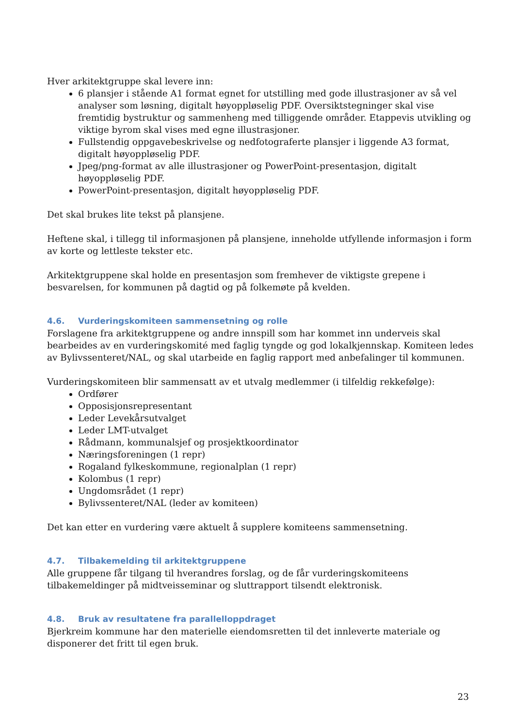Hver arkitektgruppe skal levere inn:
6 plansjer i stående A1 format egnet for utstilling med gode illustrasjoner av så vel analyser som løsning, digitalt høyoppløselig PDF. Oversiktstegninger skal vise fremtidig bystruktur og sammenheng med tilliggende områder. Etappevis utvikling og viktige byrom skal vises med egne illustrasjoner.
Fullstendig oppgavebeskrivelse og nedfotograferte plansjer i liggende A3 format, digitalt høyoppløselig PDF.
Jpeg/png-format av alle illustrasjoner og PowerPoint-presentasjon, digitalt høyoppløselig PDF.
PowerPoint-presentasjon, digitalt høyoppløselig PDF.
Det skal brukes lite tekst på plansjene.
Heftene skal, i tillegg til informasjonen på plansjene, inneholde utfyllende informasjon i form av korte og lettleste tekster etc.
Arkitektgruppene skal holde en presentasjon som fremhever de viktigste grepene i besvarelsen, for kommunen på dagtid og på folkemøte på kvelden.
4.6. Vurderingskomiteen sammensetning og rolle
Forslagene fra arkitektgruppene og andre innspill som har kommet inn underveis skal bearbeides av en vurderingskomité med faglig tyngde og god lokalkjennskap. Komiteen ledes av Bylivssenteret/NAL, og skal utarbeide en faglig rapport med anbefalinger til kommunen.
Vurderingskomiteen blir sammensatt av et utvalg medlemmer (i tilfeldig rekkefølge):
Ordfører
Opposisjonsrepresentant
Leder Levekårsutvalget
Leder LMT-utvalget
Rådmann, kommunalsjef og prosjektkoordinator
Næringsforeningen (1 repr)
Rogaland fylkeskommune, regionalplan (1 repr)
Kolombus (1 repr)
Ungdomsrådet (1 repr)
Bylivssenteret/NAL (leder av komiteen)
Det kan etter en vurdering være aktuelt å supplere komiteens sammensetning.
4.7. Tilbakemelding til arkitektgruppene
Alle gruppene får tilgang til hverandres forslag, og de får vurderingskomiteens tilbakemeldinger på midtveisseminar og sluttrapport tilsendt elektronisk.
4.8. Bruk av resultatene fra parallelloppdraget
Bjerkreim kommune har den materielle eiendomsretten til det innleverte materiale og disponerer det fritt til egen bruk.
23